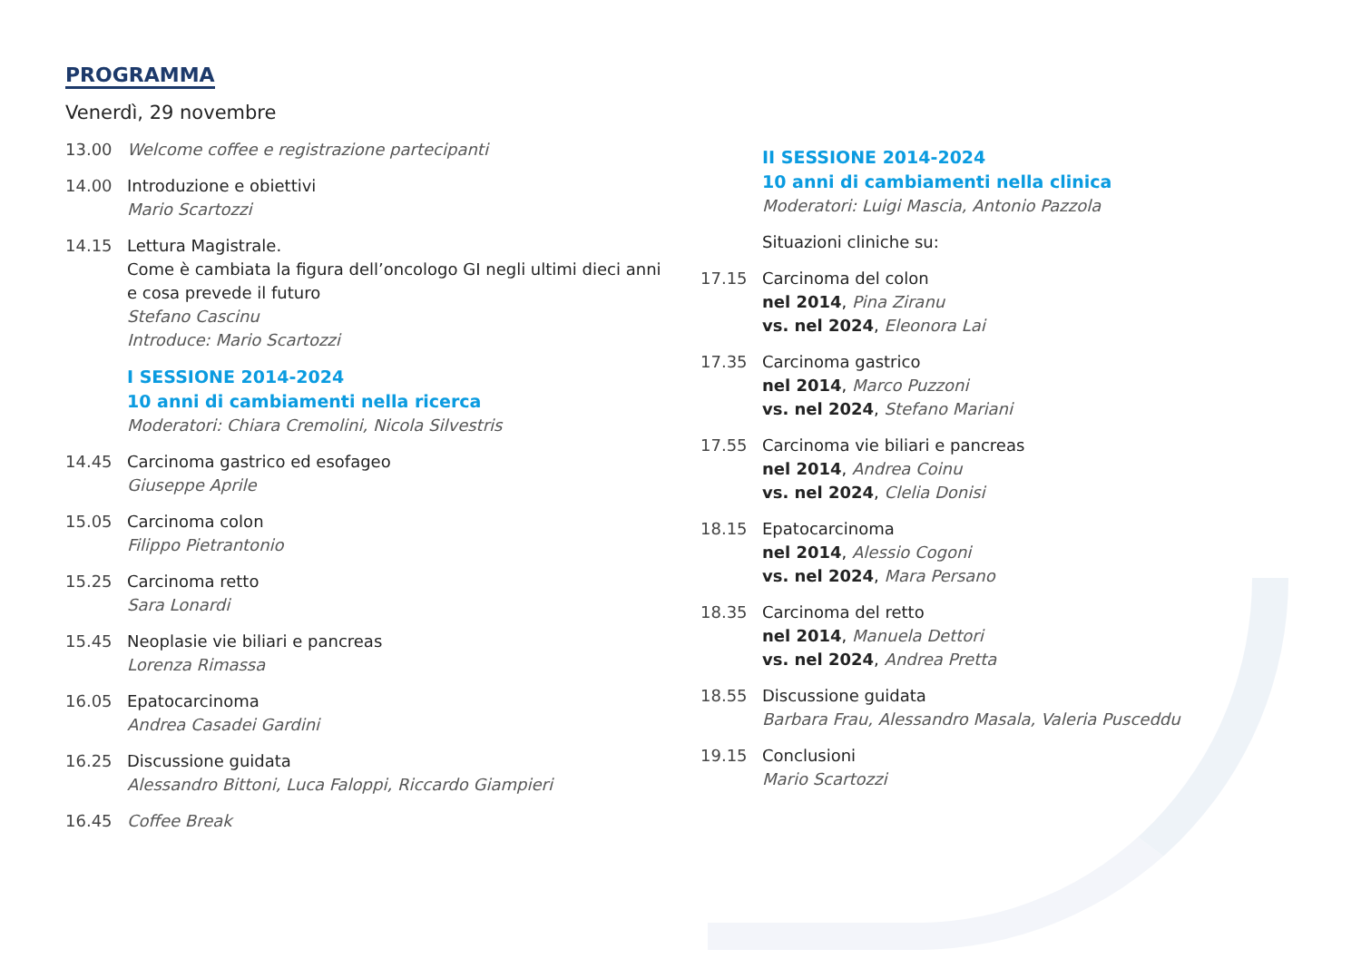PROGRAMMA
Venerdì, 29 novembre
13.00 Welcome coffee e registrazione partecipanti
14.00 Introduzione e obiettivi
Mario Scartozzi
14.15 Lettura Magistrale.
Come è cambiata la figura dell’oncologo GI negli ultimi dieci anni
e cosa prevede il futuro
Stefano Cascinu
Introduce: Mario Scartozzi
I SESSIONE 2014-2024
10 anni di cambiamenti nella ricerca
Moderatori: Chiara Cremolini, Nicola Silvestris
14.45 Carcinoma gastrico ed esofageo
Giuseppe Aprile
15.05 Carcinoma colon
Filippo Pietrantonio
15.25 Carcinoma retto
Sara Lonardi
15.45 Neoplasie vie biliari e pancreas
Lorenza Rimassa
16.05 Epatocarcinoma
Andrea Casadei Gardini
16.25 Discussione guidata
Alessandro Bittoni, Luca Faloppi, Riccardo Giampieri
16.45 Coffee Break
II SESSIONE 2014-2024
10 anni di cambiamenti nella clinica
Moderatori: Luigi Mascia, Antonio Pazzola
Situazioni cliniche su:
17.15 Carcinoma del colon
nel 2014, Pina Ziranu
vs. nel 2024, Eleonora Lai
17.35 Carcinoma gastrico
nel 2014, Marco Puzzoni
vs. nel 2024, Stefano Mariani
17.55 Carcinoma vie biliari e pancreas
nel 2014, Andrea Coinu
vs. nel 2024, Clelia Donisi
18.15 Epatocarcinoma
nel 2014, Alessio Cogoni
vs. nel 2024, Mara Persano
18.35 Carcinoma del retto
nel 2014, Manuela Dettori
vs. nel 2024, Andrea Pretta
18.55 Discussione guidata
Barbara Frau, Alessandro Masala, Valeria Pusceddu
19.15 Conclusioni
Mario Scartozzi